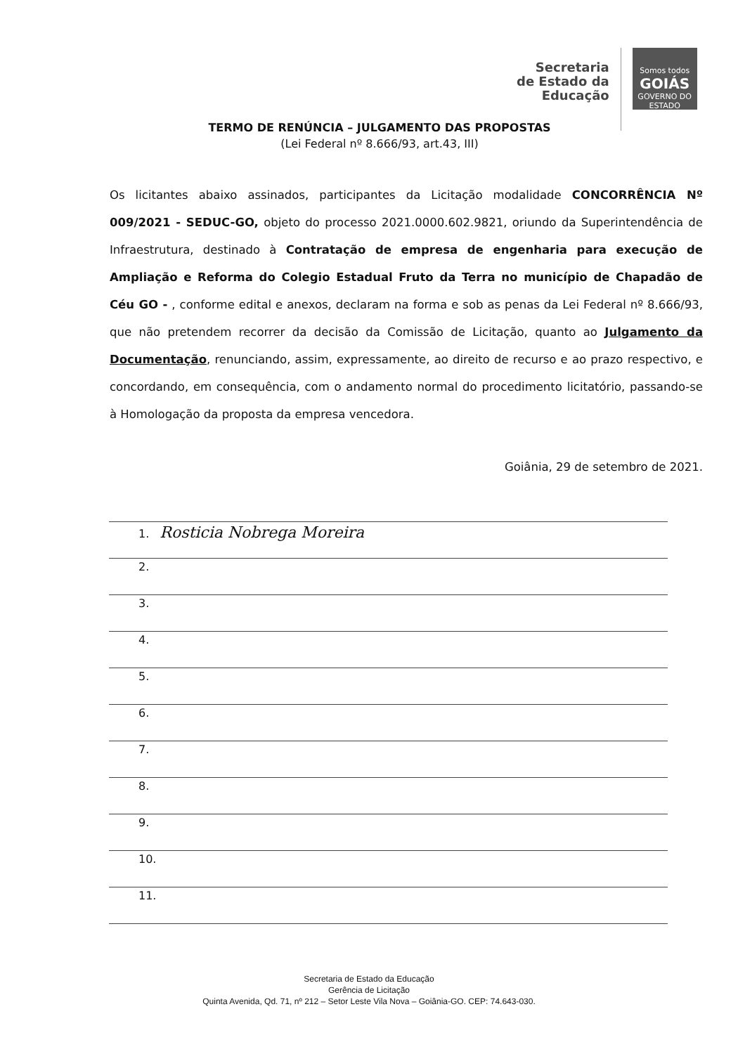Secretaria
de Estado da
Educação
Somos todos
GOIÁS
GOVERNO DO ESTADO
TERMO DE RENÚNCIA – JULGAMENTO DAS PROPOSTAS
(Lei Federal nº 8.666/93, art.43, III)
Os licitantes abaixo assinados, participantes da Licitação modalidade CONCORRÊNCIA Nº 009/2021 - SEDUC-GO, objeto do processo 2021.0000.602.9821, oriundo da Superintendência de Infraestrutura, destinado à Contratação de empresa de engenharia para execução de Ampliação e Reforma do Colegio Estadual Fruto da Terra no município de Chapadão de Céu GO - , conforme edital e anexos, declaram na forma e sob as penas da Lei Federal nº 8.666/93, que não pretendem recorrer da decisão da Comissão de Licitação, quanto ao Julgamento da Documentação, renunciando, assim, expressamente, ao direito de recurso e ao prazo respectivo, e concordando, em consequência, com o andamento normal do procedimento licitatório, passando-se à Homologação da proposta da empresa vencedora.
Goiânia, 29 de setembro de 2021.
1. Rosticia Nobrega Moreira
2.
3.
4.
5.
6.
7.
8.
9.
10.
11.
Secretaria de Estado da Educação
Gerência de Licitação
Quinta Avenida, Qd. 71, nº 212 – Setor Leste Vila Nova – Goiânia-GO. CEP: 74.643-030.